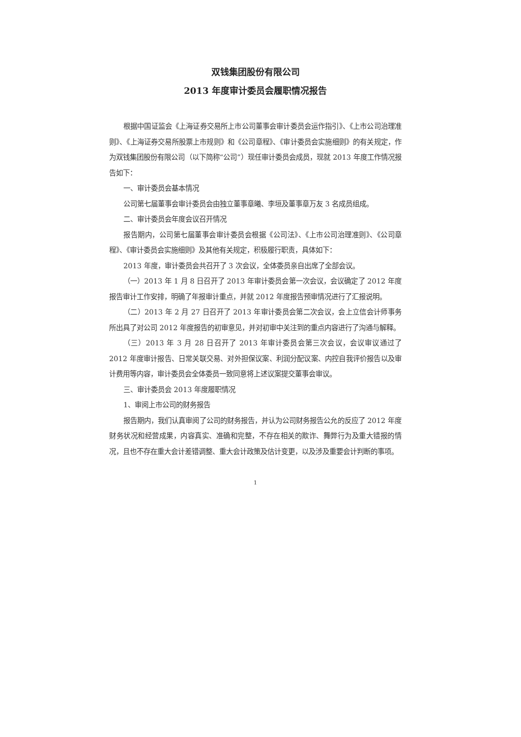双钱集团股份有限公司
2013 年度审计委员会履职情况报告
根据中国证监会《上海证券交易所上市公司董事会审计委员会运作指引》、《上市公司治理准则》、《上海证券交易所股票上市规则》和《公司章程》、《审计委员会实施细则》的有关规定，作为双钱集团股份有限公司（以下简称“公司”）现任审计委员会成员，现就 2013 年度工作情况报告如下：
一、审计委员会基本情况
公司第七届董事会审计委员会由独立董事章曦、李垣及董事章万友 3 名成员组成。
二、审计委员会年度会议召开情况
报告期内，公司第七届董事会审计委员会根据《公司法》、《上市公司治理准则》、《公司章程》、《审计委员会实施细则》及其他有关规定，积极履行职责，具体如下：
2013 年度，审计委员会共召开了 3 次会议，全体委员亲自出席了全部会议。
（一）2013 年 1 月 8 日召开了 2013 年审计委员会第一次会议，会议确定了 2012 年度报告审计工作安排，明确了年报审计重点，并就 2012 年度报告预审情况进行了汇报说明。
（二）2013 年 2 月 27 日召开了 2013 年审计委员会第二次会议，会上立信会计师事务所出具了对公司 2012 年度报告的初审意见，并对初审中关注到的重点内容进行了沟通与解释。
（三）2013 年 3 月 28 日召开了 2013 年审计委员会第三次会议，会议审议通过了 2012 年度审计报告、日常关联交易、对外担保议案、利润分配议案、内控自我评价报告以及审计费用等内容，审计委员会全体委员一致同意将上述议案提交董事会审议。
三、审计委员会 2013 年度履职情况
1、审阅上市公司的财务报告
报告期内，我们认真审阅了公司的财务报告，并认为公司财务报告公允的反应了 2012 年度财务状况和经营成果，内容真实、准确和完整，不存在相关的欺诈、舞弊行为及重大错报的情况，且也不存在重大会计差错调整、重大会计政策及估计变更，以及涉及重要会计判断的事项。
1